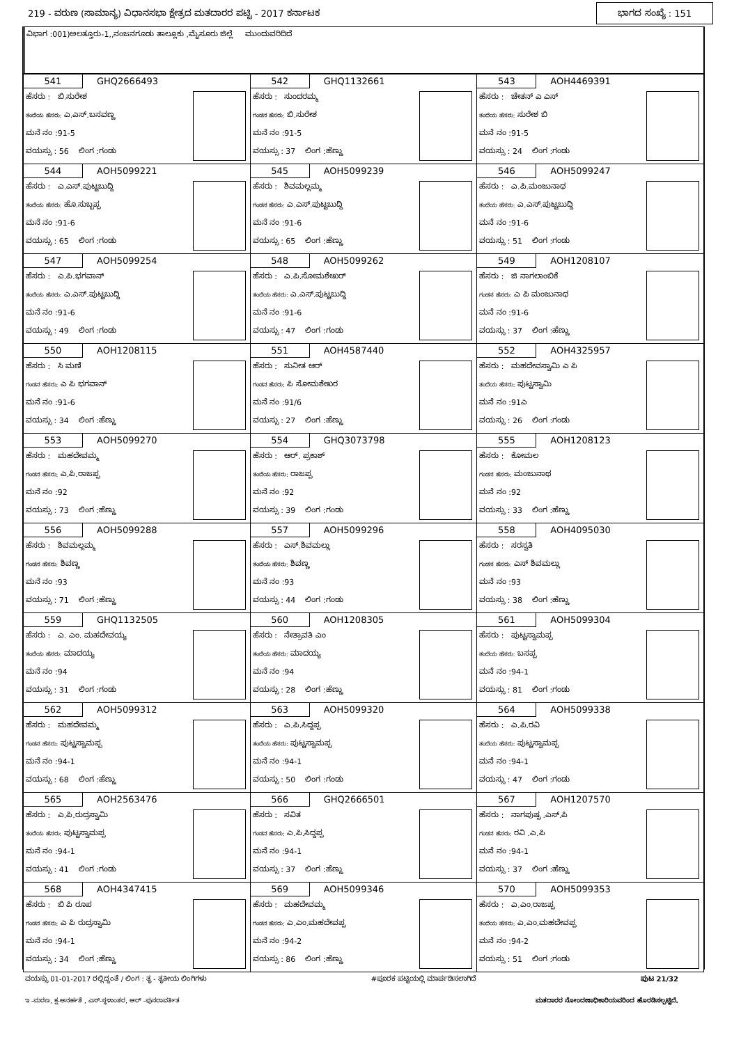219 - ವರುಣ (ಸಾಮಾನ್ಯ) ವಿಧಾನಸಭಾ ಕ್ಷೇತ್ರದ ಮತದಾರರ ಪಟ್ಟಿ - 2017 ಕರ್ನಾಟಕ
ಭಾಗದ ಸಂಖ್ಯೆ : 151
ವಿಭಾಗ :001)ಅಲತ್ತೂರು-1,,ನಂಜನಗೂಡು ತಾಲ್ಲೂಕು ,ಮೈಸೂರು ಜಿಲ್ಲೆ ಮುಂದುವರಿದಿದೆ
| 541 GHQ2666493 ಹೆಸರು : ಬಿ.ಸುರೇಶ ತಂದೆಯ ಹೆಸರು: ಎ.ಎಸ್.ಬಸವಣ್ಣ ಮನೆ ನಂ :91-5 ವಯಸ್ಸು : 56 ಲಿಂಗ :ಗಂಡು | 542 GHQ1132661 ಹೆಸರು : ಸುಂದರಮ್ಮ ಗಂಡನ ಹೆಸರು: ಬಿ.ಸುರೇಶ ಮನೆ ನಂ :91-5 ವಯಸ್ಸು : 37 ಲಿಂಗ :ಹೆಣ್ಣು | 543 AOH4469391 ಹೆಸರು : ಚೇತನ್ ಎ ಎಸ್ ತಂದೆಯ ಹೆಸರು: ಸುರೇಶ ಬಿ ಮನೆ ನಂ :91-5 ವಯಸ್ಸು : 24 ಲಿಂಗ :ಗಂಡು |
| 544 AOH5099221 ಹೆಸರು : ಎ.ಎಸ್.ಪುಟ್ಟಬುದ್ದಿ ತಂದೆಯ ಹೆಸರು: ಹೊ.ಸುಬ್ಬಪ್ಪ ಮನೆ ನಂ :91-6 ವಯಸ್ಸು : 65 ಲಿಂಗ :ಗಂಡು | 545 AOH5099239 ಹೆಸರು : ಶಿವಮಲ್ಲಮ್ಮ ಗಂಡನ ಹೆಸರು: ಎ.ಎಸ್.ಪುಟ್ಟಬುದ್ದಿ ಮನೆ ನಂ :91-6 ವಯಸ್ಸು : 65 ಲಿಂಗ :ಹೆಣ್ಣು | 546 AOH5099247 ಹೆಸರು : ಎ.ಪಿ.ಮಂಜುನಾಥ ತಂದೆಯ ಹೆಸರು: ಎ.ಎಸ್.ಪುಟ್ಟಬುದ್ದಿ ಮನೆ ನಂ :91-6 ವಯಸ್ಸು : 51 ಲಿಂಗ :ಗಂಡು |
| 547 AOH5099254 ಹೆಸರು : ಎ.ಪಿ.ಭಗವಾನ್ ತಂದೆಯ ಹೆಸರು: ಎ.ಎಸ್.ಪುಟ್ಟಬುದ್ದಿ ಮನೆ ನಂ :91-6 ವಯಸ್ಸು : 49 ಲಿಂಗ :ಗಂಡು | 548 AOH5099262 ಹೆಸರು : ಎ.ಪಿ.ಸೋಮಶೇಖರ್ ತಂದೆಯ ಹೆಸರು: ಎ.ಎಸ್.ಪುಟ್ಟಬುದ್ದಿ ಮನೆ ನಂ :91-6 ವಯಸ್ಸು : 47 ಲಿಂಗ :ಗಂಡು | 549 AOH1208107 ಹೆಸರು : ಜಿ ನಾಗಲಾಂಬಿಕೆ ಗಂಡನ ಹೆಸರು: ಎ ಪಿ ಮಂಜುನಾಥ ಮನೆ ನಂ :91-6 ವಯಸ್ಸು : 37 ಲಿಂಗ :ಹೆಣ್ಣು |
| 550 AOH1208115 ಹೆಸರು : ಸಿ ಮಣಿ ಗಂಡನ ಹೆಸರು: ಎ ಪಿ ಭಗವಾನ್ ಮನೆ ನಂ :91-6 ವಯಸ್ಸು : 34 ಲಿಂಗ :ಹೆಣ್ಣು | 551 AOH4587440 ಹೆಸರು : ಸುನೀತ ಆರ್ ಗಂಡನ ಹೆಸರು: ಪಿ ಸೋಮಶೇಖರ ಮನೆ ನಂ :91/6 ವಯಸ್ಸು : 27 ಲಿಂಗ :ಹೆಣ್ಣು | 552 AOH4325957 ಹೆಸರು : ಮಹದೇವಸ್ವಾಮಿ ಎ ಪಿ ತಂದೆಯ ಹೆಸರು: ಪುಟ್ಟಸ್ವಾಮಿ ಮನೆ ನಂ :91ಎ ವಯಸ್ಸು : 26 ಲಿಂಗ :ಗಂಡು |
| 553 AOH5099270 ಹೆಸರು : ಮಹದೇವಮ್ಮ ಗಂಡನ ಹೆಸರು: ಎ.ಪಿ.ರಾಜಪ್ಪ ಮನೆ ನಂ :92 ವಯಸ್ಸು : 73 ಲಿಂಗ :ಹೆಣ್ಣು | 554 GHQ3073798 ಹೆಸರು : ಆರ್. ಪ್ರಕಾಶ್ ತಂದೆಯ ಹೆಸರು: ರಾಜಪ್ಪ ಮನೆ ನಂ :92 ವಯಸ್ಸು : 39 ಲಿಂಗ :ಗಂಡು | 555 AOH1208123 ಹೆಸರು : ಕೋಮಲ ಗಂಡನ ಹೆಸರು: ಮಂಜುನಾಥ ಮನೆ ನಂ :92 ವಯಸ್ಸು : 33 ಲಿಂಗ :ಹೆಣ್ಣು |
| 556 AOH5099288 ಹೆಸರು : ಶಿವಮಲ್ಲಮ್ಮ ಗಂಡನ ಹೆಸರು: ಶಿವಣ್ಣ ಮನೆ ನಂ :93 ವಯಸ್ಸು : 71 ಲಿಂಗ :ಹೆಣ್ಣು | 557 AOH5099296 ಹೆಸರು : ಎಸ್.ಶಿವಮಲ್ಲು ತಂದೆಯ ಹೆಸರು: ಶಿವಣ್ಣ ಮನೆ ನಂ :93 ವಯಸ್ಸು : 44 ಲಿಂಗ :ಗಂಡು | 558 AOH4095030 ಹೆಸರು : ಸರಸ್ವತಿ ಗಂಡನ ಹೆಸರು: ಎಸ್ ಶಿವಮಲ್ಲು ಮನೆ ನಂ :93 ವಯಸ್ಸು : 38 ಲಿಂಗ :ಹೆಣ್ಣು |
| 559 GHQ1132505 ಹೆಸರು : ಎ. ಎಂ. ಮಹದೇವಯ್ಯ ತಂದೆಯ ಹೆಸರು: ಮಾದಯ್ಯ ಮನೆ ನಂ :94 ವಯಸ್ಸು : 31 ಲಿಂಗ :ಗಂಡು | 560 AOH1208305 ಹೆಸರು : ನೇತ್ರಾವತಿ ಎಂ ತಂದೆಯ ಹೆಸರು: ಮಾದಯ್ಯ ಮನೆ ನಂ :94 ವಯಸ್ಸು : 28 ಲಿಂಗ :ಹೆಣ್ಣು | 561 AOH5099304 ಹೆಸರು : ಪುಟ್ಟಸ್ವಾಮಪ್ಪ ತಂದೆಯ ಹೆಸರು: ಬಸಪ್ಪ ಮನೆ ನಂ :94-1 ವಯಸ್ಸು : 81 ಲಿಂಗ :ಗಂಡು |
| 562 AOH5099312 ಹೆಸರು : ಮಹದೇವಮ್ಮ ಗಂಡನ ಹೆಸರು: ಪುಟ್ಟಸ್ವಾಮಪ್ಪ ಮನೆ ನಂ :94-1 ವಯಸ್ಸು : 68 ಲಿಂಗ :ಹೆಣ್ಣು | 563 AOH5099320 ಹೆಸರು : ಎ.ಪಿ.ಸಿದ್ದಪ್ಪ ತಂದೆಯ ಹೆಸರು: ಪುಟ್ಟಸ್ವಾಮಪ್ಪ ಮನೆ ನಂ :94-1 ವಯಸ್ಸು : 50 ಲಿಂಗ :ಗಂಡು | 564 AOH5099338 ಹೆಸರು : ಎ.ಪಿ.ರವಿ ತಂದೆಯ ಹೆಸರು: ಪುಟ್ಟಸ್ವಾಮಪ್ಪ ಮನೆ ನಂ :94-1 ವಯಸ್ಸು : 47 ಲಿಂಗ :ಗಂಡು |
| 565 AOH2563476 ಹೆಸರು : ಎ.ಪಿ.ರುದ್ರಸ್ವಾಮಿ ತಂದೆಯ ಹೆಸರು: ಪುಟ್ಟಸ್ವಾಮಪ್ಪ ಮನೆ ನಂ :94-1 ವಯಸ್ಸು : 41 ಲಿಂಗ :ಗಂಡು | 566 GHQ2666501 ಹೆಸರು : ಸವಿತ ಗಂಡನ ಹೆಸರು: ಎ.ಪಿ.ಸಿದ್ದಪ್ಪ ಮನೆ ನಂ :94-1 ವಯಸ್ಸು : 37 ಲಿಂಗ :ಹೆಣ್ಣು | 567 AOH1207570 ಹೆಸರು : ನಾಗಪುಷ್ಪ .ಎಸ್.ಪಿ ಗಂಡನ ಹೆಸರು: ರವಿ .ಎ.ಪಿ ಮನೆ ನಂ :94-1 ವಯಸ್ಸು : 37 ಲಿಂಗ :ಹೆಣ್ಣು |
| 568 AOH4347415 ಹೆಸರು : ಬಿ ಪಿ ರೂಪ ಗಂಡನ ಹೆಸರು: ಎ ಪಿ ರುದ್ರಸ್ವಾಮಿ ಮನೆ ನಂ :94-1 ವಯಸ್ಸು : 34 ಲಿಂಗ :ಹೆಣ್ಣು | 569 AOH5099346 ಹೆಸರು : ಮಹದೇವಮ್ಮ ಗಂಡನ ಹೆಸರು: ಎ.ಎಂ.ಮಹದೇವಪ್ಪ ಮನೆ ನಂ :94-2 ವಯಸ್ಸು : 86 ಲಿಂಗ :ಹೆಣ್ಣು | 570 AOH5099353 ಹೆಸರು : ಎ.ಎಂ.ರಾಜಪ್ಪ ತಂದೆಯ ಹೆಸರು: ಎ.ಎಂ.ಮಹದೇವಪ್ಪ ಮನೆ ನಂ :94-2 ವಯಸ್ಸು : 51 ಲಿಂಗ :ಗಂಡು |
ವಯಸ್ಸು 01-01-2017 ರಲ್ಲಿದ್ದಂತೆ / ಲಿಂಗ : ತೃ - ತೃತೀಯ ಲಿಂಗಿಗಳು #ಪೂರಕ ಪಟ್ಟಿಯಲ್ಲಿ ಮಾರ್ಪಡಿಸಲಾಗಿದೆ ಪುಟ 21/32
ಇ -ಮರಣ, ಕ್ಷ-ಅನರ್ಹತೆ , ಎಸ್-ಸ್ಥಳಾಂತರ, ಆರ್ -ಪುನರಾವರ್ತಿತ ಮತದಾರರ ನೋಂದಣಾಧಿಕಾರಿಯವರಿಂದ ಹೊರಡಿಸಲ್ಪಟ್ಟಿದೆ.